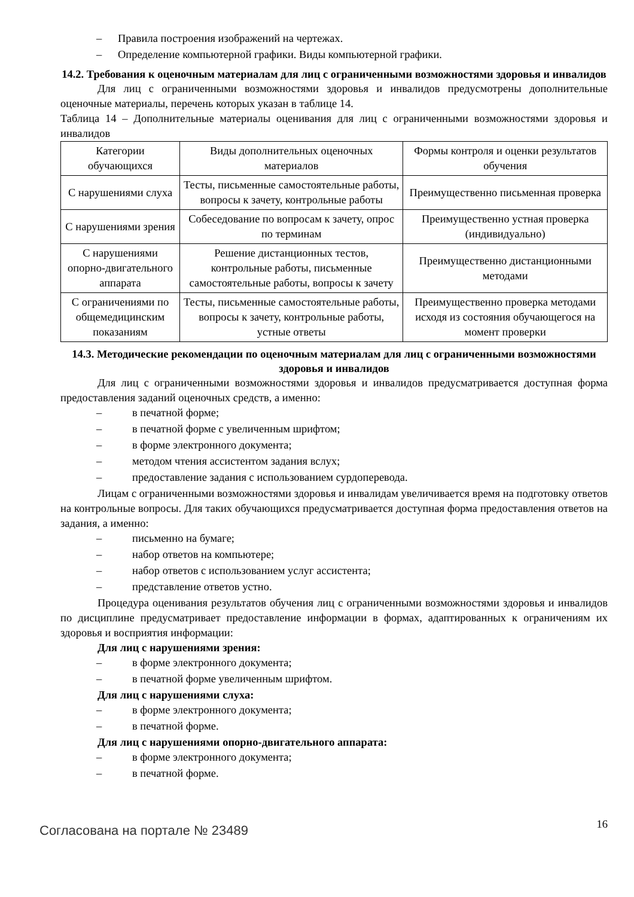– Правила построения изображений на чертежах.
– Определение компьютерной графики. Виды компьютерной графики.
14.2. Требования к оценочным материалам для лиц с ограниченными возможностями здоровья и инвалидов
Для лиц с ограниченными возможностями здоровья и инвалидов предусмотрены дополнительные оценочные материалы, перечень которых указан в таблице 14.
Таблица 14 – Дополнительные материалы оценивания для лиц с ограниченными возможностями здоровья и инвалидов
| Категории обучающихся | Виды дополнительных оценочных материалов | Формы контроля и оценки результатов обучения |
| С нарушениями слуха | Тесты, письменные самостоятельные работы, вопросы к зачету, контрольные работы | Преимущественно письменная проверка |
| С нарушениями зрения | Собеседование по вопросам к зачету, опрос по терминам | Преимущественно устная проверка (индивидуально) |
| С нарушениями опорно-двигательного аппарата | Решение дистанционных тестов, контрольные работы, письменные самостоятельные работы, вопросы к зачету | Преимущественно дистанционными методами |
| С ограничениями по общемедицинским показаниям | Тесты, письменные самостоятельные работы, вопросы к зачету, контрольные работы, устные ответы | Преимущественно проверка методами исходя из состояния обучающегося на момент проверки |
14.3. Методические рекомендации по оценочным материалам для лиц с ограниченными возможностями здоровья и инвалидов
Для лиц с ограниченными возможностями здоровья и инвалидов предусматривается доступная форма предоставления заданий оценочных средств, а именно:
– в печатной форме;
– в печатной форме с увеличенным шрифтом;
– в форме электронного документа;
– методом чтения ассистентом задания вслух;
– предоставление задания с использованием сурдоперевода.
Лицам с ограниченными возможностями здоровья и инвалидам увеличивается время на подготовку ответов на контрольные вопросы. Для таких обучающихся предусматривается доступная форма предоставления ответов на задания, а именно:
– письменно на бумаге;
– набор ответов на компьютере;
– набор ответов с использованием услуг ассистента;
– представление ответов устно.
Процедура оценивания результатов обучения лиц с ограниченными возможностями здоровья и инвалидов по дисциплине предусматривает предоставление информации в формах, адаптированных к ограничениям их здоровья и восприятия информации:
Для лиц с нарушениями зрения:
– в форме электронного документа;
– в печатной форме увеличенным шрифтом.
Для лиц с нарушениями слуха:
– в форме электронного документа;
– в печатной форме.
Для лиц с нарушениями опорно-двигательного аппарата:
– в форме электронного документа;
– в печатной форме.
Согласована на портале № 23489
16